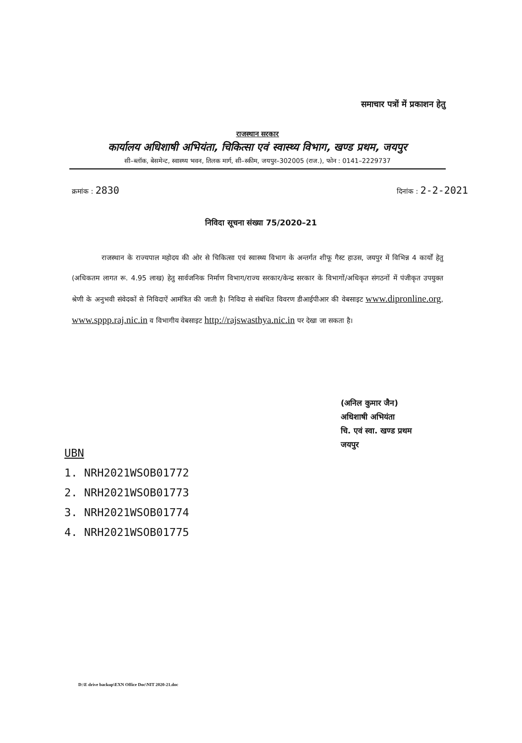समाचार पत्रों में प्रकाशन हेतु
राजस्थान सरकार
कार्यालय अधिशाषी अभियंता, चिकित्सा एवं स्वास्थ्य विभाग, खण्ड प्रथम, जयपुर
सी–ब्लॉक, बेसमेन्ट, स्वास्थ्य भवन, तिलक मार्ग, सी–स्कीम, जयपुर–302005 (राज.), फोन : 0141–2229737
क्रमांक : 2830 दिनांक : 2-2-2021
निविदा सूचना संख्या 75/2020–21
राजस्थान के राज्यपाल महोदय की ओर से चिकित्सा एवं स्वास्थ्य विभाग के अन्तर्गत शीफू गैस्ट हाउस, जयपुर में विभिन्न 4 कार्यों हेतु (अधिकतम लागत रू. 4.95 लाख) हेतु सार्वजनिक निर्माण विभाग/राज्य सरकार/केन्द्र सरकार के विभागों/अधिकृत संगठनों में पंजीकृत उपयुक्त श्रेणी के अनुभवी संवेदकों से निविदाऐं आमंत्रित की जाती है। निविदा से संबंधित विवरण डीआईपीआर की वेबसाइट www.dipronline.org, www.sppp.raj.nic.in व विभागीय वेबसाइट http://rajswasthya.nic.in पर देखा जा सकता है।
(अनिल कुमार जैन)
अधिशाषी अभियंता
चि. एवं स्वा. खण्ड प्रथम
जयपुर
UBN
1. NRH2021WSOB01772
2. NRH2021WSOB01773
3. NRH2021WSOB01774
4. NRH2021WSOB01775
D:\E drive backup\EXN Office Doc\NIT 2020-21.doc